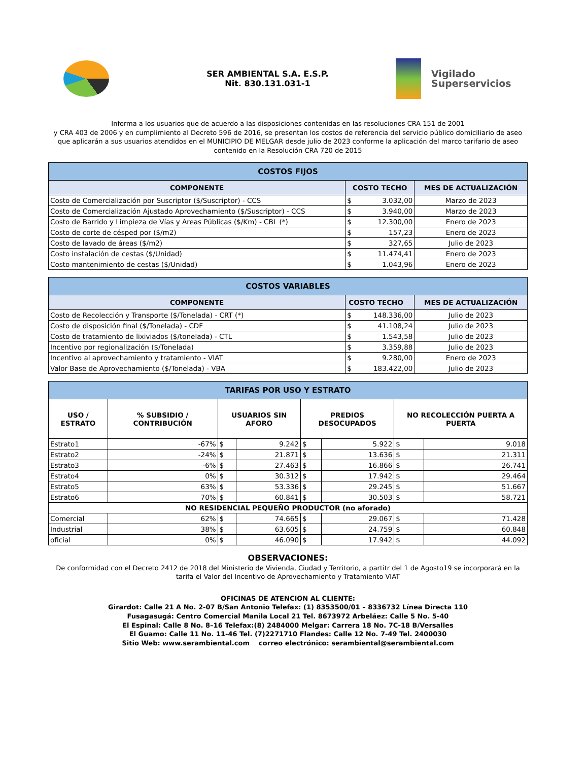SER AMBIENTAL S.A. E.S.P.
Nit. 830.131.031-1
Vigilado
Superservicios
Informa a los usuarios que de acuerdo a las disposiciones contenidas en las resoluciones CRA 151 de 2001
y CRA 403 de 2006 y en cumplimiento al Decreto 596 de 2016, se presentan los costos de referencia del servicio público domiciliario de aseo
que aplicarán a sus usuarios atendidos en el MUNICIPIO DE MELGAR desde julio de 2023 conforme la aplicación del marco tarifario de aseo
contenido en la Resolución CRA 720 de 2015
| COSTOS FIJOS | | | |
| --- | --- | --- | --- |
| COMPONENTE | COSTO TECHO | | MES DE ACTUALIZACIÓN |
| Costo de Comercialización por Suscriptor ($/Suscriptor) - CCS | $ | 3.032,00 | Marzo de 2023 |
| Costo de Comercialización Ajustado Aprovechamiento ($/Suscriptor) - CCS | $ | 3.940,00 | Marzo de 2023 |
| Costo de Barrido y Limpieza de Vías y Areas Públicas ($/Km) - CBL (*) | $ | 12.300,00 | Enero de 2023 |
| Costo de corte de césped por ($/m2) | $ | 157,23 | Enero de 2023 |
| Costo de lavado de áreas ($/m2) | $ | 327,65 | Julio de 2023 |
| Costo instalación de cestas ($/Unidad) | $ | 11.474,41 | Enero de 2023 |
| Costo mantenimiento de cestas ($/Unidad) | $ | 1.043,96 | Enero de 2023 |
| COSTOS VARIABLES | | | |
| --- | --- | --- | --- |
| COMPONENTE | COSTO TECHO | | MES DE ACTUALIZACIÓN |
| Costo de Recolección y Transporte ($/Tonelada) - CRT (*) | $ | 148.336,00 | Julio de 2023 |
| Costo de disposición final ($/Tonelada) - CDF | $ | 41.108,24 | Julio de 2023 |
| Costo de tratamiento de lixiviados ($/tonelada) - CTL | $ | 1.543,58 | Julio de 2023 |
| Incentivo por regionalización ($/Tonelada) | $ | 3.359,88 | Julio de 2023 |
| Incentivo al aprovechamiento y tratamiento - VIAT | $ | 9.280,00 | Enero de 2023 |
| Valor Base de Aprovechamiento ($/Tonelada) - VBA | $ | 183.422,00 | Julio de 2023 |
| TARIFAS POR USO Y ESTRATO | | | | | | | |
| --- | --- | --- | --- | --- | --- | --- | --- |
| USO / ESTRATO | % SUBSIDIO / CONTRIBUCIÓN | USUARIOS SIN AFORO | | PREDIOS DESOCUPADOS | | NO RECOLECCIÓN PUERTA A PUERTA | |
| Estrato1 | -67% | $ | 9.242 | $ | 5.922 | $ | 9.018 |
| Estrato2 | -24% | $ | 21.871 | $ | 13.636 | $ | 21.311 |
| Estrato3 | -6% | $ | 27.463 | $ | 16.866 | $ | 26.741 |
| Estrato4 | 0% | $ | 30.312 | $ | 17.942 | $ | 29.464 |
| Estrato5 | 63% | $ | 53.336 | $ | 29.245 | $ | 51.667 |
| Estrato6 | 70% | $ | 60.841 | $ | 30.503 | $ | 58.721 |
| NO RESIDENCIAL PEQUEÑO PRODUCTOR (no aforado) | | | | | | | |
| Comercial | 62% | $ | 74.665 | $ | 29.067 | $ | 71.428 |
| Industrial | 38% | $ | 63.605 | $ | 24.759 | $ | 60.848 |
| oficial | 0% | $ | 46.090 | $ | 17.942 | $ | 44.092 |
OBSERVACIONES:
De conformidad con el Decreto 2412 de 2018 del Ministerio de Vivienda, Ciudad y Territorio, a partitr del 1 de Agosto19 se incorporará en la tarifa el Valor del Incentivo de Aprovechamiento y Tratamiento VIAT
OFICINAS DE ATENCION AL CLIENTE:
Girardot: Calle 21 A No. 2-07 B/San Antonio Telefax: (1) 8353500/01 – 8336732 Línea Directa 110
Fusagasugá: Centro Comercial Manila Local 21 Tel. 8673972 Arbeláez: Calle 5 No. 5-40
El Espinal: Calle 8 No. 8–16 Telefax:(8) 2484000 Melgar: Carrera 18 No. 7C-18 B/Versalles
El Guamo: Calle 11 No. 11-46 Tel. (7)2271710 Flandes: Calle 12 No. 7-49 Tel. 2400030
Sitio Web: www.serambiental.com correo electrónico: serambiental@serambiental.com